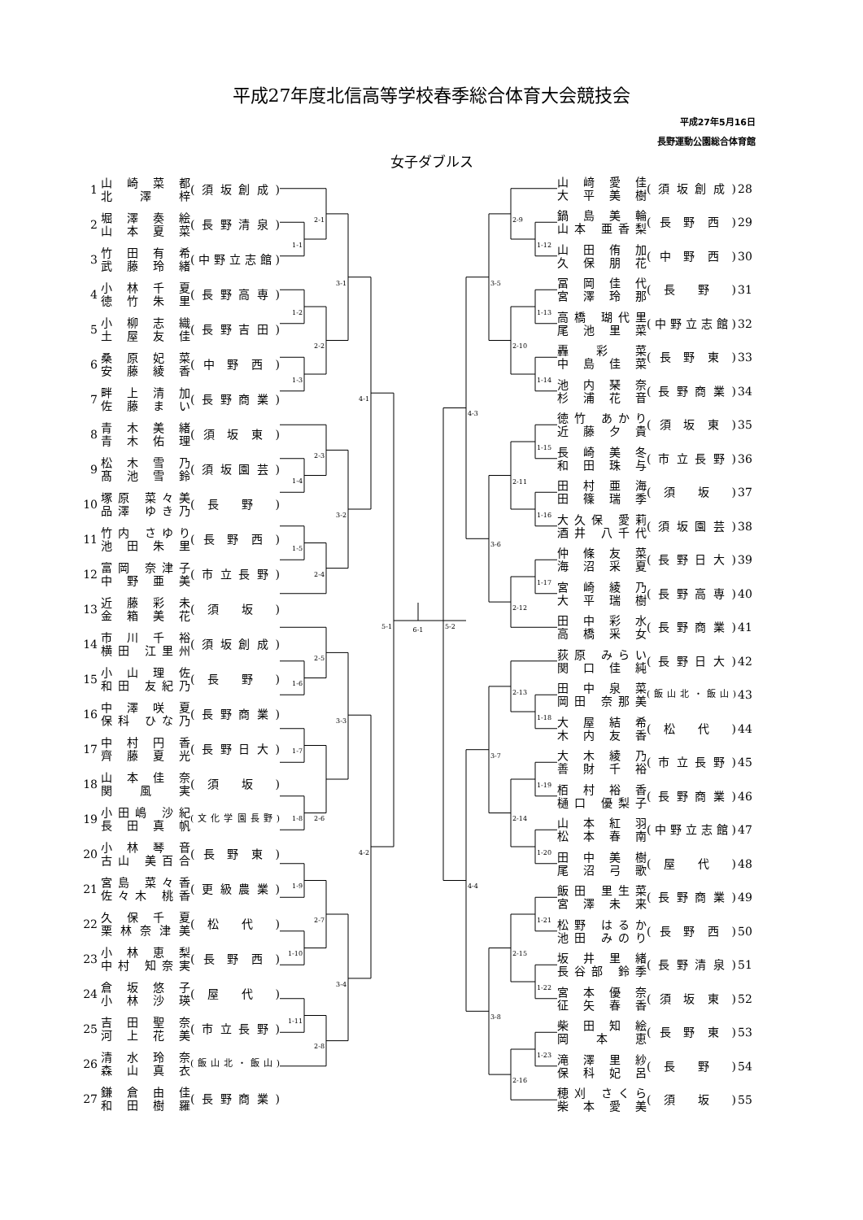平成27年度北信高等学校春季総合体育大会競技会
平成27年5月16日
長野運動公園総合体育館
女子ダブルス
| 1 | 山 崎 菜 都 北 澤 梓 | (須坂創成) |
| 2 | 堀 澤 奏 絵 山 本 夏 菜 | (長野清泉) |
| 3 | 竹 田 有 希 武 藤 玲 緒 | (中野立志館) |
| 4 | 小 林 千 夏 徳 竹 朱 里 | (長野高専) |
| 5 | 小 柳 志 織 土 屋 友 佳 | (長野吉田) |
| 6 | 桑 原 妃 菜 安 藤 綾 香 | ( 中 野 西 ) |
| 7 | 畔 上 清 加 佐 藤 ま い | (長野商業) |
| 8 | 青 木 美 緒 青 木 佑 理 | ( 須 坂 東 ) |
| 9 | 松 木 雪 乃 髙 池 雪 鈴 | (須坂園芸) |
| 10 | 塚原 菜々美 品澤 ゆき乃 | ( 長 野 ) |
| 11 | 竹内 さゆり 池 田 朱 里 | ( 長 野 西 ) |
| 12 | 富岡 奈津子 中 野 亜 美 | (市立長野) |
| 13 | 近 藤 彩 未 金 箱 美 花 | ( 須 坂 ) |
| 14 | 市 川 千 裕 横田 江里州 | (須坂創成) |
| 15 | 小 山 理 佐 和田 友紀乃 | ( 長 野 ) |
| 16 | 中 澤 咲 夏 保科 ひな乃 | (長野商業) |
| 17 | 中 村 円 香 齊 藤 夏 光 | (長野日大) |
| 18 | 山 本 佳 奈 関 風 実 | ( 須 坂 ) |
| 19 | 小田嶋 沙紀 長 田 真 帆 | (文化学園長野) |
| 20 | 小 林 琴 音 古山 美百合 | ( 長 野 東 ) |
| 21 | 宮島 菜々香 佐々木 桃香 | (更級農業) |
| 22 | 久 保 千 夏 栗林奈津美 | ( 松 代 ) |
| 23 | 小 林 恵 梨 中村 知奈実 | ( 長 野 西 ) |
| 24 | 倉 坂 悠 子 小 林 沙 瑛 | ( 屋 代 ) |
| 25 | 吉 田 聖 奈 河 上 花 美 | (市立長野) |
| 26 | 清 水 玲 奈 森 山 真 衣 | (飯山北・飯山) |
| 27 | 鎌 倉 由 佳 和 田 樹 羅 | (長野商業) |
2-1
1-1
1-2
2-2
1-3
3-1
2-3
1-4
3-2
1-5
2-4
4-1
5-1
2-5
1-6
3-3
1-7
2-6
1-8
4-2
1-9
2-7
1-10
3-4
1-11
2-8
6-1
2-9
1-12
3-5
1-13
2-10
1-14
4-3
1-15
2-11
1-16
3-6
1-17
2-12
5-2
2-13
1-18
3-7
1-19
2-14
1-20
4-4
1-21
2-15
1-22
3-8
1-23
2-16
| 山 﨑 愛 佳 大 平 美 樹 | (須坂創成) | 28 |
| 鍋 島 美 輪 山本 亜香梨 | ( 長 野 西 ) | 29 |
| 山 田 侑 加 久 保 朋 花 | ( 中 野 西 ) | 30 |
| 冨 岡 佳 代 宮 澤 玲 那 | ( 長 野 ) | 31 |
| 高橋 瑚代里 尾 池 里 菜 | (中野立志館) | 32 |
| 轟 彩 菜 中 島 佳 菜 | ( 長 野 東 ) | 33 |
| 池 内 琹 奈 杉 浦 花 音 | (長野商業) | 34 |
| 徳竹 あかり 近 藤 夕 貴 | ( 須 坂 東 ) | 35 |
| 長 崎 美 冬 和 田 珠 与 | (市立長野) | 36 |
| 田 村 亜 海 田 篠 瑞 季 | ( 須 坂 ) | 37 |
| 大久保 愛莉 酒井 八千代 | (須坂園芸) | 38 |
| 仲 條 友 菜 海 沼 采 夏 | (長野日大) | 39 |
| 宮 崎 綾 乃 大 平 瑞 樹 | (長野高専) | 40 |
| 田 中 彩 水 高 橋 采 女 | (長野商業) | 41 |
| 荻原 みらい 関 口 佳 純 | (長野日大) | 42 |
| 田 中 泉 菜 岡田 奈那美 | (飯山北・飯山) | 43 |
| 大 屋 結 希 木 内 友 香 | ( 松 代 ) | 44 |
| 大 木 綾 乃 善 財 千 裕 | (市立長野) | 45 |
| 栢 村 裕 香 樋口 優梨子 | (長野商業) | 46 |
| 山 本 紅 羽 松 本 春 南 | (中野立志館) | 47 |
| 田 中 美 樹 尾 沼 弓 歌 | ( 屋 代 ) | 48 |
| 飯田 里生菜 宮 澤 未 来 | (長野商業) | 49 |
| 松野 はるか 池田 みのり | ( 長 野 西 ) | 50 |
| 坂 井 里 緒 長谷部 鈴季 | (長野清泉) | 51 |
| 宮 本 優 奈 征 矢 春 香 | ( 須 坂 東 ) | 52 |
| 柴 田 知 絵 岡 本 恵 | ( 長 野 東 ) | 53 |
| 滝 澤 里 紗 保 科 妃 呂 | ( 長 野 ) | 54 |
| 穂刈 さくら 柴 本 愛 美 | ( 須 坂 ) | 55 |